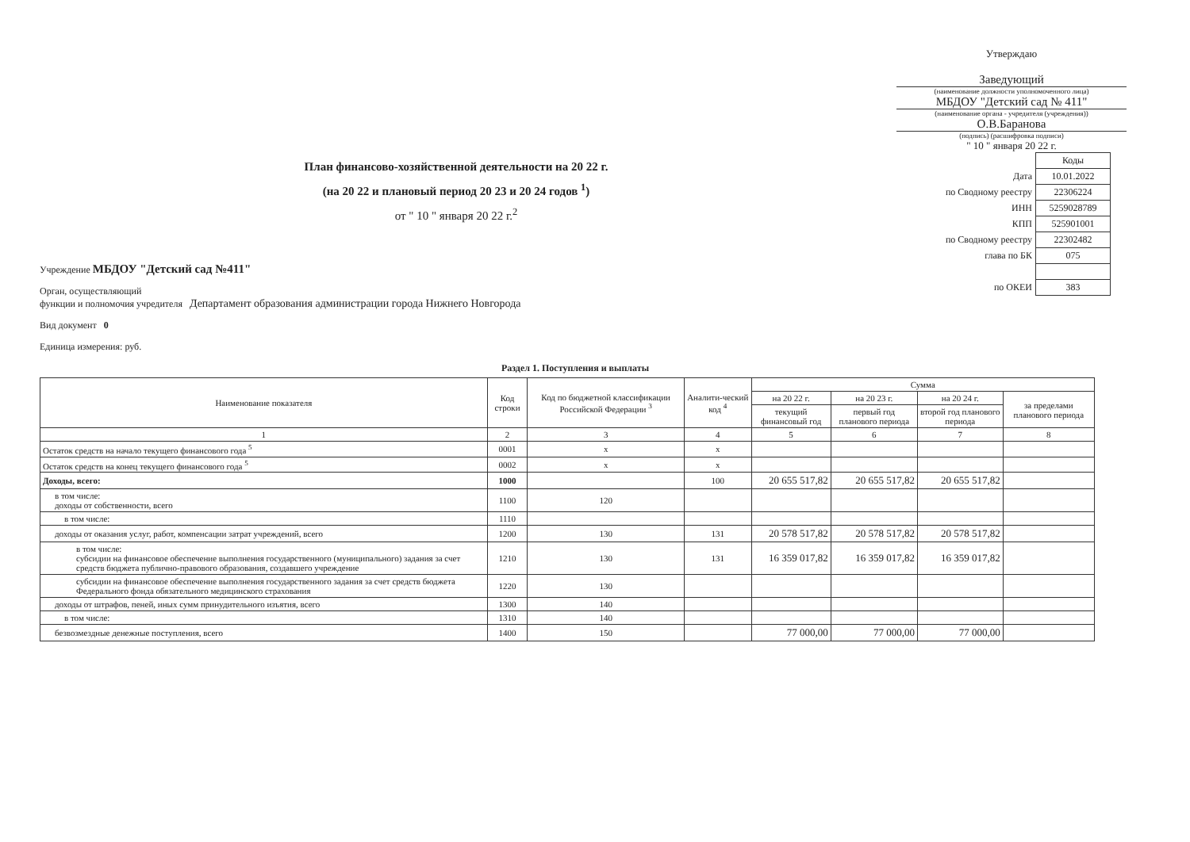Утверждаю
Заведующий
(наименование должности уполномоченного лица)
МБДОУ "Детский сад № 411"
(наименование органа - учредителя (учреждения))
О.В.Баранова
(подпись) (расшифровка подписи)
" 10 " января 20 22 г.
План финансово-хозяйственной деятельности на 20 22 г.
(на 20 22 и плановый период 20 23 и 20 24 годов <sup>1</sup>)
от " 10 " января 20 22 г.<sup>2</sup>
Учреждение МБДОУ "Детский сад №411"
Орган, осуществляющий
функции и полномочия учредителя Департамент образования администрации города Нижнего Новгорода
Вид документ 0
Единица измерения: руб.
| | Коды |
| Дата | 10.01.2022 |
| по Сводному реестру | 22306224 |
| ИНН | 5259028789 |
| КПП | 525901001 |
| по Сводному реестру | 22302482 |
| глава по БК | 075 |
| по ОКЕИ | 383 |
Раздел 1. Поступления и выплаты
| Наименование показателя | Код строки | Код по бюджетной классификации Российской Федерации <sup>3</sup> | Аналити-ческий код <sup>4</sup> | Сумма | | | |
| --- | --- | --- | --- | --- | --- | --- | --- |
| | | | | на 20 22 г. | на 20 23 г. | на 20 24 г. | за пределами планового периода |
| | | | | текущий финансовый год | первый год планового периода | второй год планового периода | |
| 1 | 2 | 3 | 4 | 5 | 6 | 7 | 8 |
| Остаток средств на начало текущего финансового года <sup>5</sup> | 0001 | x | x | | | | |
| Остаток средств на конец текущего финансового года <sup>5</sup> | 0002 | x | x | | | | |
| Доходы, всего: | 1000 | | 100 | 20 655 517,82 | 20 655 517,82 | 20 655 517,82 | |
| в том числе: доходы от собственности, всего | 1100 | 120 | | | | | |
| в том числе: | 1110 | | | | | | |
| доходы от оказания услуг, работ, компенсации затрат учреждений, всего | 1200 | 130 | 131 | 20 578 517,82 | 20 578 517,82 | 20 578 517,82 | |
| в том числе: субсидии на финансовое обеспечение выполнения государственного (муниципального) задания за счет средств бюджета публично-правового образования, создавшего учреждение | 1210 | 130 | 131 | 16 359 017,82 | 16 359 017,82 | 16 359 017,82 | |
| субсидии на финансовое обеспечение выполнения государственного задания за счет средств бюджета Федерального фонда обязательного медицинского страхования | 1220 | 130 | | | | | |
| доходы от штрафов, пеней, иных сумм принудительного изъятия, всего | 1300 | 140 | | | | | |
| в том числе: | 1310 | 140 | | | | | |
| безвозмездные денежные поступления, всего | 1400 | 150 | | 77 000,00 | 77 000,00 | 77 000,00 | |